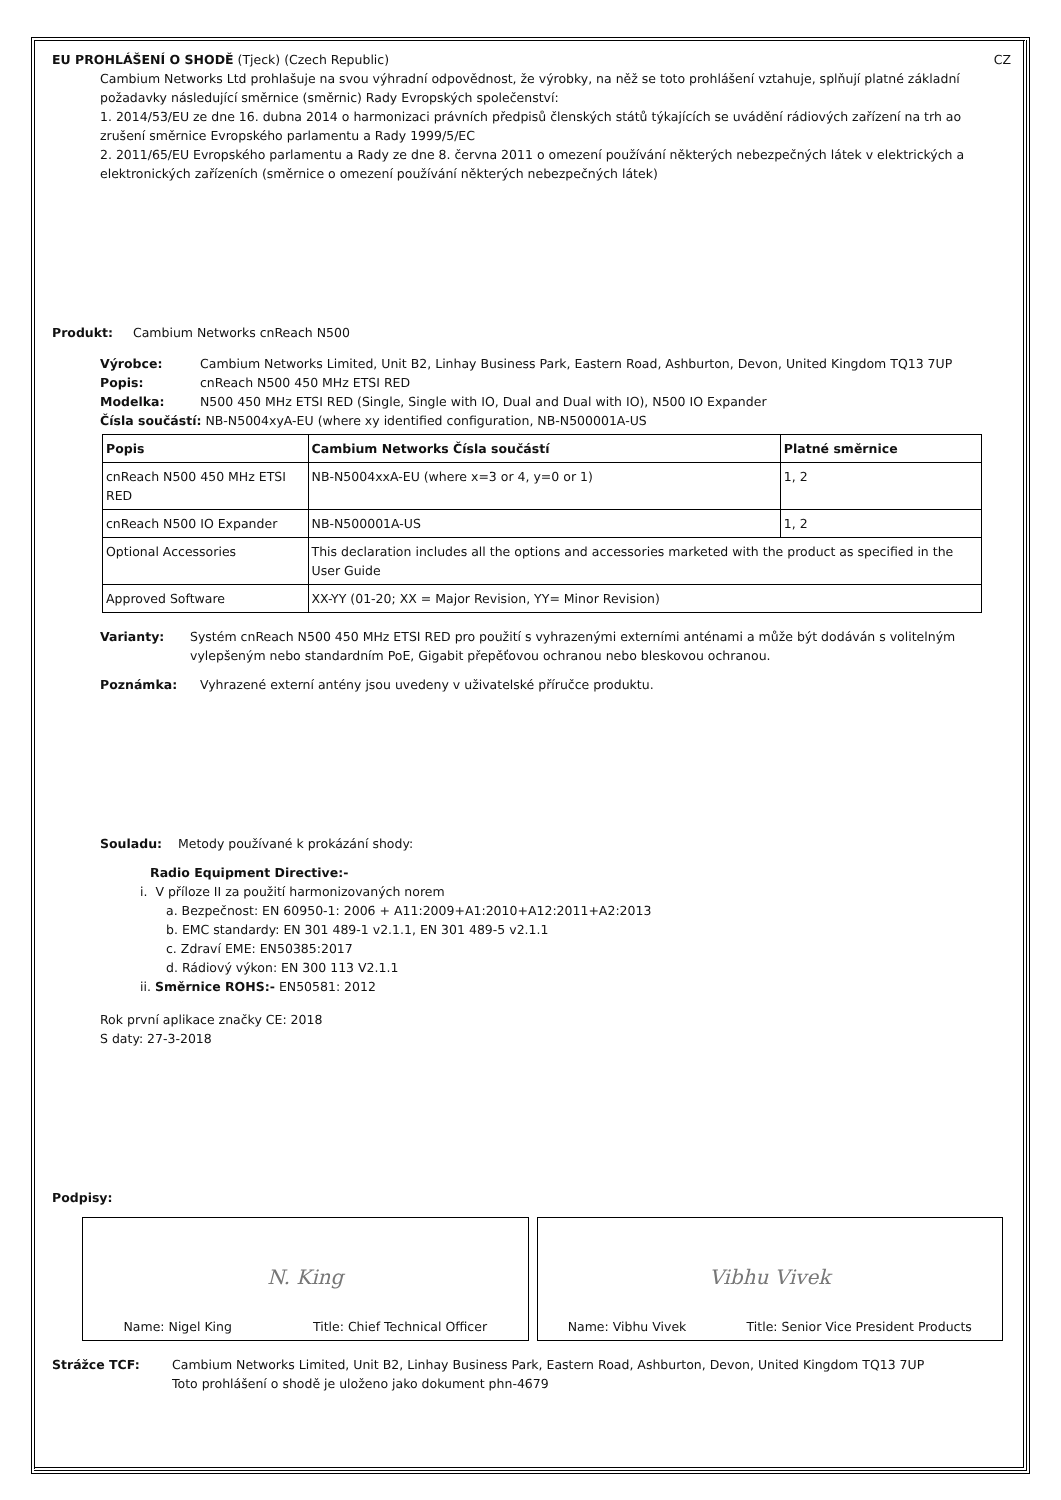EU PROHLÁŠENÍ O SHODĚ (Tjeck) (Czech Republic) CZ
Cambium Networks Ltd prohlašuje na svou výhradní odpovědnost, že výrobky, na něž se toto prohlášení vztahuje, splňují platné základní požadavky následující směrnice (směrnic) Rady Evropských společenství:
1. 2014/53/EU ze dne 16. dubna 2014 o harmonizaci právních předpisů členských států týkajících se uvádění rádiových zařízení na trh ao zrušení směrnice Evropského parlamentu a Rady 1999/5/EC
2. 2011/65/EU Evropského parlamentu a Rady ze dne 8. června 2011 o omezení používání některých nebezpečných látek v elektrických a elektronických zařízeních (směrnice o omezení používání některých nebezpečných látek)
Produkt: Cambium Networks cnReach N500
Výrobce: Cambium Networks Limited, Unit B2, Linhay Business Park, Eastern Road, Ashburton, Devon, United Kingdom TQ13 7UP
Popis: cnReach N500 450 MHz ETSI RED
Modelka: N500 450 MHz ETSI RED (Single, Single with IO, Dual and Dual with IO), N500 IO Expander
Čísla součástí: NB-N5004xyA-EU (where xy identified configuration, NB-N500001A-US
| Popis | Cambium Networks Čísla součástí | Platné směrnice |
| --- | --- | --- |
| cnReach N500 450 MHz ETSI RED | NB-N5004xxA-EU (where x=3 or 4, y=0 or 1) | 1, 2 |
| cnReach N500 IO Expander | NB-N500001A-US | 1, 2 |
| Optional Accessories | This declaration includes all the options and accessories marketed with the product as specified in the User Guide | |
| Approved Software | XX-YY (01-20; XX = Major Revision, YY= Minor Revision) | |
Varianty: Systém cnReach N500 450 MHz ETSI RED pro použití s vyhrazenými externími anténami a může být dodáván s volitelným vylepšeným nebo standardním PoE, Gigabit přepěťovou ochranou nebo bleskovou ochranou.
Poznámka: Vyhrazené externí antény jsou uvedeny v uživatelské příručce produktu.
Souladu: Metody používané k prokázání shody:
Radio Equipment Directive:-
i. V příloze II za použití harmonizovaných norem
a. Bezpečnost: EN 60950-1: 2006 + A11:2009+A1:2010+A12:2011+A2:2013
b. EMC standardy: EN 301 489-1 v2.1.1, EN 301 489-5 v2.1.1
c. Zdraví EME: EN50385:2017
d. Rádiový výkon: EN 300 113 V2.1.1
ii. Směrnice ROHS:- EN50581: 2012
Rok první aplikace značky CE: 2018
S daty: 27-3-2018
Podpisy:
N. King
Name: Nigel King Title: Chief Technical Officer
Vibhu Vivek
Name: Vibhu Vivek Title: Senior Vice President Products
Strážce TCF: Cambium Networks Limited, Unit B2, Linhay Business Park, Eastern Road, Ashburton, Devon, United Kingdom TQ13 7UP
Toto prohlášení o shodě je uloženo jako dokument phn-4679